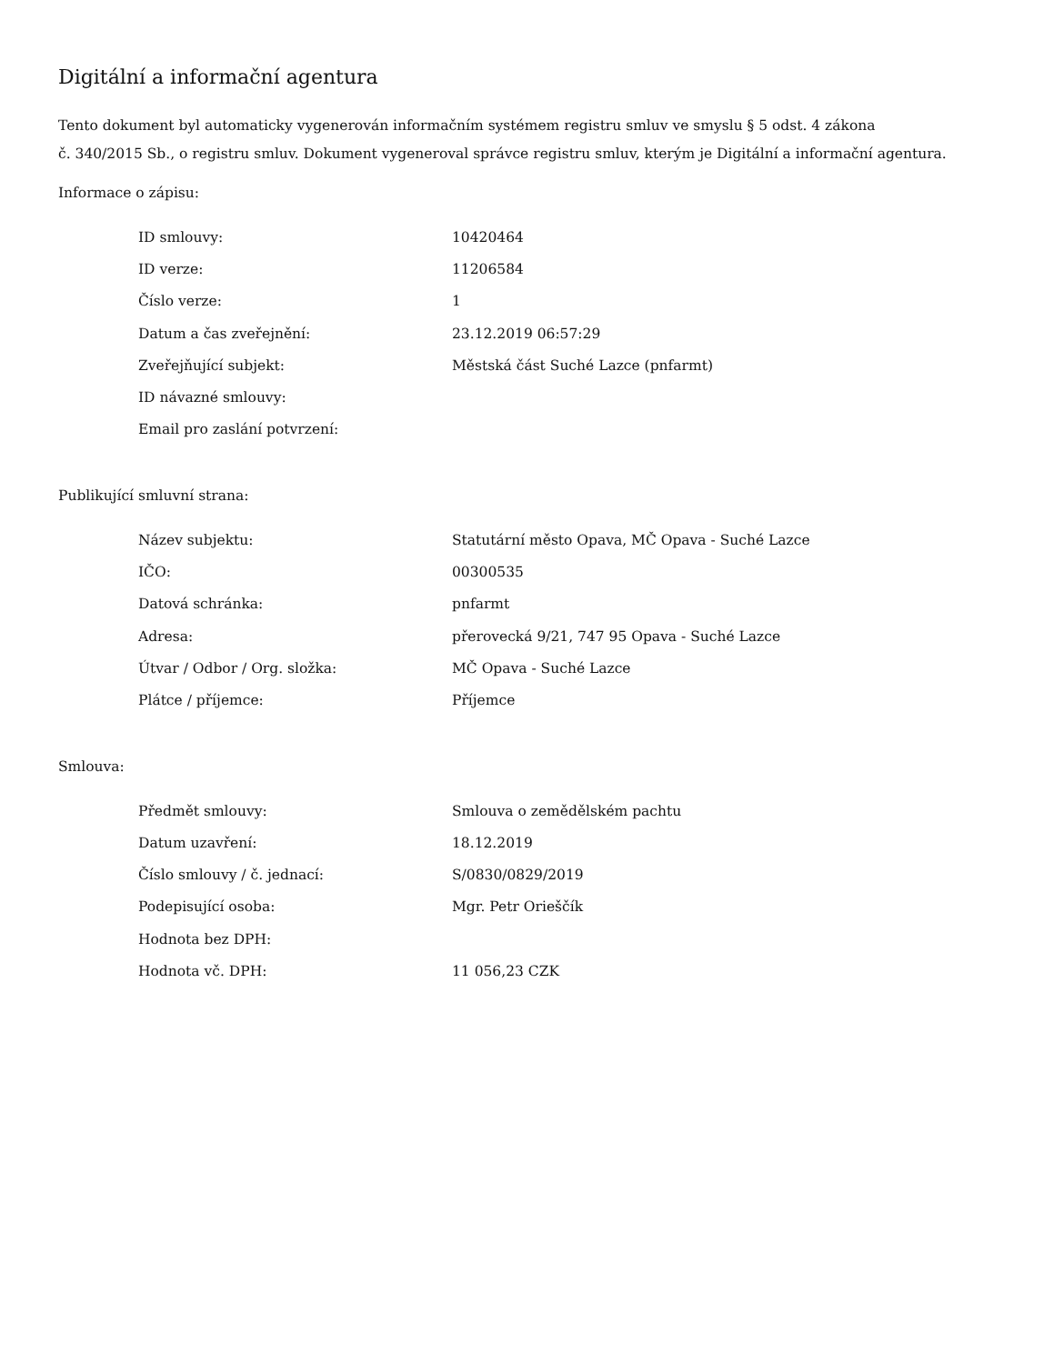Digitální a informační agentura
Tento dokument byl automaticky vygenerován informačním systémem registru smluv ve smyslu § 5 odst. 4 zákona
č. 340/2015 Sb., o registru smluv. Dokument vygeneroval správce registru smluv, kterým je Digitální a informační agentura.
Informace o zápisu:
| ID smlouvy: | 10420464 |
| ID verze: | 11206584 |
| Číslo verze: | 1 |
| Datum a čas zveřejnění: | 23.12.2019 06:57:29 |
| Zveřejňující subjekt: | Městská část Suché Lazce (pnfarmt) |
| ID návazné smlouvy: | |
| Email pro zaslání potvrzení: | |
Publikující smluvní strana:
| Název subjektu: | Statutární město Opava, MČ Opava - Suché Lazce |
| IČO: | 00300535 |
| Datová schránka: | pnfarmt |
| Adresa: | přerovecká 9/21, 747 95 Opava - Suché Lazce |
| Útvar / Odbor / Org. složka: | MČ Opava - Suché Lazce |
| Plátce / příjemce: | Příjemce |
Smlouva:
| Předmět smlouvy: | Smlouva o zemědělském pachtu |
| Datum uzavření: | 18.12.2019 |
| Číslo smlouvy / č. jednací: | S/0830/0829/2019 |
| Podepisující osoba: | Mgr. Petr Orieščík |
| Hodnota bez DPH: | |
| Hodnota vč. DPH: | 11 056,23 CZK |